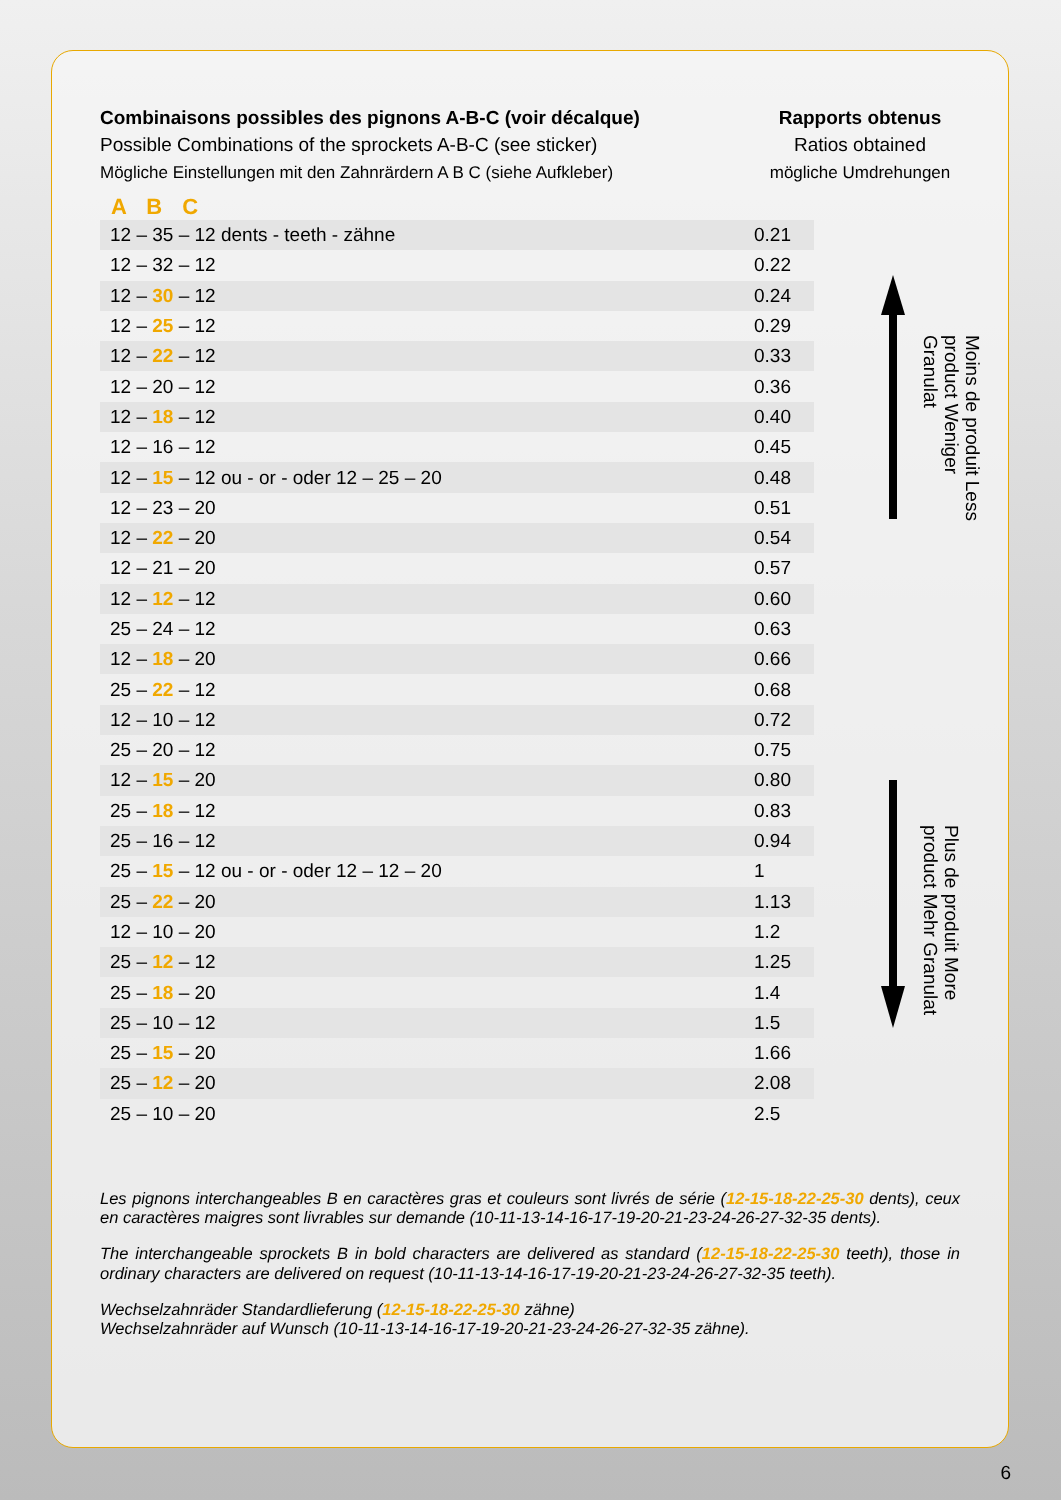Combinaisons possibles des pignons A-B-C (voir décalque)
Possible Combinations of the sprockets A-B-C (see sticker)
Mögliche Einstellungen mit den Zahnrärdern A B C (siehe Aufkleber)
Rapports obtenus
Ratios obtained
mögliche Umdrehungen
A B C
| 12 – 35 – 12 dents - teeth - zähne | 0.21 |
| 12 – 32 – 12 | 0.22 |
| 12 – 30 – 12 | 0.24 |
| 12 – 25 – 12 | 0.29 |
| 12 – 22 – 12 | 0.33 |
| 12 – 20 – 12 | 0.36 |
| 12 – 18 – 12 | 0.40 |
| 12 – 16 – 12 | 0.45 |
| 12 – 15 – 12 ou - or - oder 12 – 25 – 20 | 0.48 |
| 12 – 23 – 20 | 0.51 |
| 12 – 22 – 20 | 0.54 |
| 12 – 21 – 20 | 0.57 |
| 12 – 12 – 12 | 0.60 |
| 25 – 24 – 12 | 0.63 |
| 12 – 18 – 20 | 0.66 |
| 25 – 22 – 12 | 0.68 |
| 12 – 10 – 12 | 0.72 |
| 25 – 20 – 12 | 0.75 |
| 12 – 15 – 20 | 0.80 |
| 25 – 18 – 12 | 0.83 |
| 25 – 16 – 12 | 0.94 |
| 25 – 15 – 12 ou - or - oder 12 – 12 – 20 | 1 |
| 25 – 22 – 20 | 1.13 |
| 12 – 10 – 20 | 1.2 |
| 25 – 12 – 12 | 1.25 |
| 25 – 18 – 20 | 1.4 |
| 25 – 10 – 12 | 1.5 |
| 25 – 15 – 20 | 1.66 |
| 25 – 12 – 20 | 2.08 |
| 25 – 10 – 20 | 2.5 |
Moins de produit Less product Weniger Granulat
Plus de produit More product Mehr Granulat
Les pignons interchangeables B en caractères gras et couleurs sont livrés de série (12-15-18-22-25-30 dents), ceux en caractères maigres sont livrables sur demande (10-11-13-14-16-17-19-20-21-23-24-26-27-32-35 dents).
The interchangeable sprockets B in bold characters are delivered as standard (12-15-18-22-25-30 teeth), those in ordinary characters are delivered on request (10-11-13-14-16-17-19-20-21-23-24-26-27-32-35 teeth).
Wechselzahnräder Standardlieferung (12-15-18-22-25-30 zähne)
Wechselzahnräder auf Wunsch (10-11-13-14-16-17-19-20-21-23-24-26-27-32-35 zähne).
6